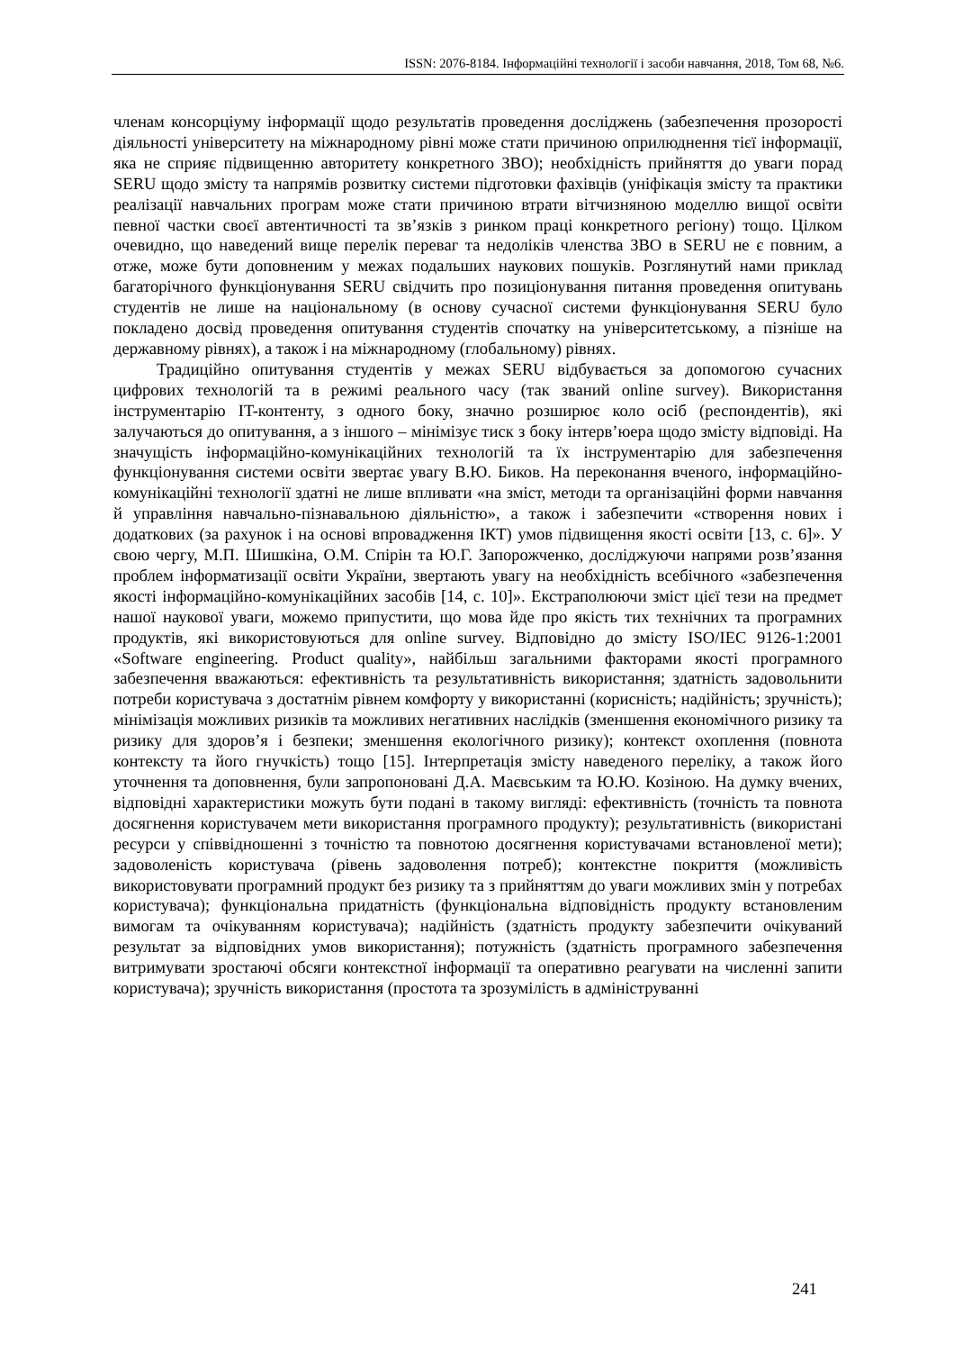ISSN: 2076-8184. Інформаційні технології і засоби навчання, 2018, Том 68, №6.
членам консорціуму інформації щодо результатів проведення досліджень (забезпечення прозорості діяльності університету на міжнародному рівні може стати причиною оприлюднення тієї інформації, яка не сприяє підвищенню авторитету конкретного ЗВО); необхідність прийняття до уваги порад SERU щодо змісту та напрямів розвитку системи підготовки фахівців (уніфікація змісту та практики реалізації навчальних програм може стати причиною втрати вітчизняною моделлю вищої освіти певної частки своєї автентичності та зв’язків з ринком праці конкретного регіону) тощо. Цілком очевидно, що наведений вище перелік переваг та недоліків членства ЗВО в SERU не є повним, а отже, може бути доповненим у межах подальших наукових пошуків. Розглянутий нами приклад багаторічного функціонування SERU свідчить про позиціонування питання проведення опитувань студентів не лише на національному (в основу сучасної системи функціонування SERU було покладено досвід проведення опитування студентів спочатку на університетському, а пізніше на державному рівнях), а також і на міжнародному (глобальному) рівнях.
Традиційно опитування студентів у межах SERU відбувається за допомогою сучасних цифрових технологій та в режимі реального часу (так званий online survey). Використання інструментарію IT-контенту, з одного боку, значно розширює коло осіб (респондентів), які залучаються до опитування, а з іншого – мінімізує тиск з боку інтерв’юера щодо змісту відповіді. На значущість інформаційно-комунікаційних технологій та їх інструментарію для забезпечення функціонування системи освіти звертає увагу В.Ю. Биков. На переконання вченого, інформаційно-комунікаційні технології здатні не лише впливати «на зміст, методи та організаційні форми навчання й управління навчально-пізнавальною діяльністю», а також і забезпечити «створення нових і додаткових (за рахунок і на основі впровадження ІКТ) умов підвищення якості освіти [13, с. 6]». У свою чергу, М.П. Шишкіна, О.М. Спірін та Ю.Г. Запорожченко, досліджуючи напрями розв’язання проблем інформатизації освіти України, звертають увагу на необхідність всебічного «забезпечення якості інформаційно-комунікаційних засобів [14, с. 10]». Екстраполюючи зміст цієї тези на предмет нашої наукової уваги, можемо припустити, що мова йде про якість тих технічних та програмних продуктів, які використовуються для online survey. Відповідно до змісту ISO/IEC 9126-1:2001 «Software engineering. Product quality», найбільш загальними факторами якості програмного забезпечення вважаються: ефективність та результативність використання; здатність задовольнити потреби користувача з достатнім рівнем комфорту у використанні (корисність; надійність; зручність); мінімізація можливих ризиків та можливих негативних наслідків (зменшення економічного ризику та ризику для здоров’я і безпеки; зменшення екологічного ризику); контекст охоплення (повнота контексту та його гнучкість) тощо [15]. Інтерпретація змісту наведеного переліку, а також його уточнення та доповнення, були запропоновані Д.А. Маєвським та Ю.Ю. Козіною. На думку вчених, відповідні характеристики можуть бути подані в такому вигляді: ефективність (точність та повнота досягнення користувачем мети використання програмного продукту); результативність (використані ресурси у співвідношенні з точністю та повнотою досягнення користувачами встановленої мети); задоволеність користувача (рівень задоволення потреб); контекстне покриття (можливість використовувати програмний продукт без ризику та з прийняттям до уваги можливих змін у потребах користувача); функціональна придатність (функціональна відповідність продукту встановленим вимогам та очікуванням користувача); надійність (здатність продукту забезпечити очікуваний результат за відповідних умов використання); потужність (здатність програмного забезпечення витримувати зростаючі обсяги контекстної інформації та оперативно реагувати на численні запити користувача); зручність використання (простота та зрозумілість в адмініструванні
241